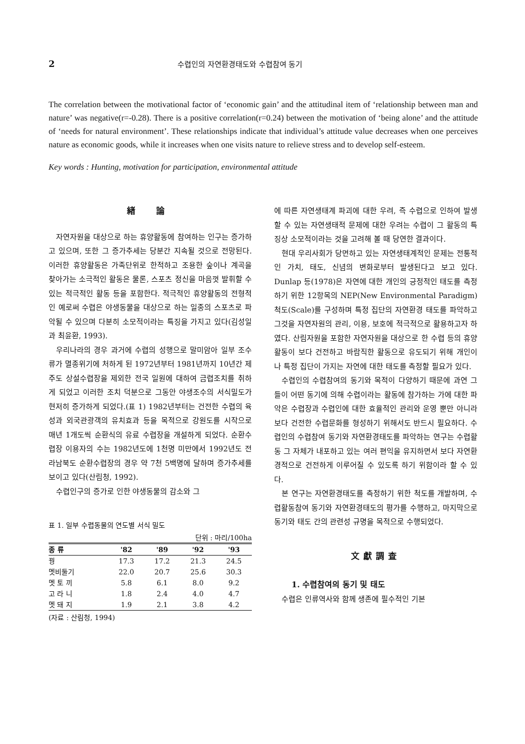2 수렵인의 자연환경태도와 수렵참여 동기
The correlation between the motivational factor of ‘economic gain’ and the attitudinal item of ‘relationship between man and nature’ was negative(r=-0.28). There is a positive correlation(r=0.24) between the motivation of ‘being alone’ and the attitude of ‘needs for natural environment’. These relationships indicate that individual’s attitude value decreases when one perceives nature as economic goods, while it increases when one visits nature to relieve stress and to develop self-esteem.
Key words : Hunting, motivation for participation, environmental attitude
緖 論
자연자원을 대상으로 하는 휴양활동에 참여하는 인구는 증가하고 있으며, 또한 그 증가추세는 당분간 지속될 것으로 전망된다. 이러한 휴양활동은 가족단위로 한적하고 조용한 숲이나 계곡을 찾아가는 소극적인 활동은 물론, 스포츠 정신을 마음껏 발휘할 수 있는 적극적인 활동 등을 포함한다. 적극적인 휴양활동의 전형적인 예로써 수렵은 야생동물을 대상으로 하는 일종의 스포츠로 파악될 수 있으며 다분히 소모적이라는 특징을 가지고 있다(김성일과 최윤환, 1993).
우리나라의 경우 과거에 수렵의 성행으로 말미암아 일부 조수류가 멸종위기에 처하게 된 1972년부터 1981년까지 10년간 제주도 상설수렵장을 제외한 전국 일원에 대하여 금렵조치를 취하게 되었고 이러한 조치 덕분으로 그동안 야생조수의 서식밀도가 현저히 증가하게 되었다.(표 1) 1982년부터는 건전한 수렵의 육성과 외국관광객의 유치효과 등을 목적으로 강원도를 시작으로 매년 1개도씩 순환식의 유료 수렵장을 개설하게 되었다. 순환수렵장 이용자의 수는 1982년도에 1천명 미만에서 1992년도 전라남북도 순환수렵장의 경우 약 7천 5백명에 달하며 증가추세를 보이고 있다(산림청, 1992).
수렵인구의 증가로 인한 야생동물의 감소와 그
표 1. 일부 수렵동물의 연도별 서식 밀도
단위 : 마리/100ha
| 종 류 | '82 | '89 | '92 | '93 |
| --- | --- | --- | --- | --- |
| 꿩 | 17.3 | 17.2 | 21.3 | 24.5 |
| 멧비둘기 | 22.0 | 20.7 | 25.6 | 30.3 |
| 멧 토 끼 | 5.8 | 6.1 | 8.0 | 9.2 |
| 고 라 니 | 1.8 | 2.4 | 4.0 | 4.7 |
| 멧 돼 지 | 1.9 | 2.1 | 3.8 | 4.2 |
(자료 : 산림청, 1994)
에 따른 자연생태계 파괴에 대한 우려, 즉 수렵으로 인하여 발생할 수 있는 자연생태적 문제에 대한 우려는 수렵이 그 활동의 특징상 소모적이라는 것을 고려해 볼 때 당연한 결과이다.
현대 우리사회가 당면하고 있는 자연생태계적인 문제는 전통적인 가치, 태도, 신념의 변화로부터 발생된다고 보고 있다. Dunlap 등(1978)은 자연에 대한 개인의 긍정적인 태도를 측정하기 위한 12항목의 NEP(New Environmental Paradigm) 척도(Scale)를 구성하며 특정 집단의 자연환경 태도를 파악하고 그것을 자연자원의 관리, 이용, 보호에 적극적으로 활용하고자 하였다. 산림자원을 포함한 자연자원을 대상으로 한 수렵 등의 휴양활동이 보다 건전하고 바람직한 활동으로 유도되기 위해 개인이나 특정 집단이 가지는 자연에 대한 태도를 측정할 필요가 있다.
수렵인의 수렵참여의 동기와 목적이 다양하기 때문에 과연 그들이 어떤 동기에 의해 수렵이라는 활동에 참가하는 가에 대한 파악은 수렵장과 수렵인에 대한 효율적인 관리와 운영 뿐만 아니라 보다 건전한 수렵문화를 형성하기 위해서도 반드시 필요하다. 수렵인의 수렵참여 동기와 자연환경태도를 파악하는 연구는 수렵활동 그 자체가 내포하고 있는 여러 편익을 유지하면서 보다 자연환경적으로 건전하게 이루어질 수 있도록 하기 위함이라 할 수 있다.
본 연구는 자연환경태도를 측정하기 위한 척도를 개발하며, 수렵활동참여 동기와 자연환경태도의 평가를 수행하고, 마지막으로 동기와 태도 간의 관련성 규명을 목적으로 수행되었다.
文獻調査
1. 수렵참여의 동기 및 태도
수렵은 인류역사와 함께 생존에 필수적인 기본